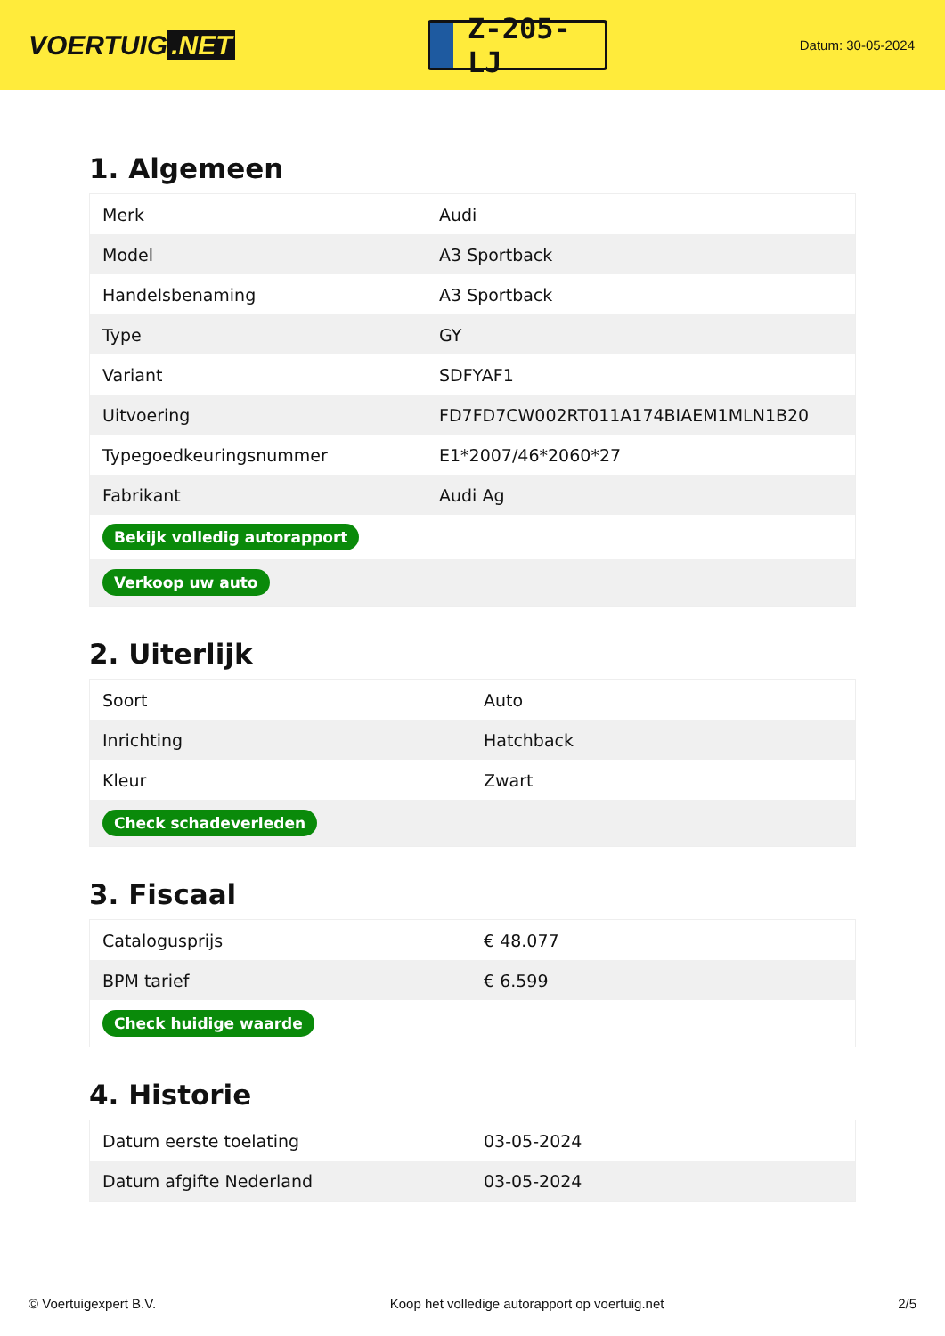VOERTUIG.NET
Z-205-LJ
Datum: 30-05-2024
1. Algemeen
| Merk | Audi |
| Model | A3 Sportback |
| Handelsbenaming | A3 Sportback |
| Type | GY |
| Variant | SDFYAF1 |
| Uitvoering | FD7FD7CW002RT011A174BIAEM1MLN1B20 |
| Typegoedkeuringsnummer | E1*2007/46*2060*27 |
| Fabrikant | Audi Ag |
| Bekijk volledig autorapport | |
| Verkoop uw auto | |
2. Uiterlijk
| Soort | Auto |
| Inrichting | Hatchback |
| Kleur | Zwart |
| Check schadeverleden | |
3. Fiscaal
| Catalogusprijs | € 48.077 |
| BPM tarief | € 6.599 |
| Check huidige waarde | |
4. Historie
| Datum eerste toelating | 03-05-2024 |
| Datum afgifte Nederland | 03-05-2024 |
© Voertuigexpert B.V. Koop het volledige autorapport op voertuig.net 2/5